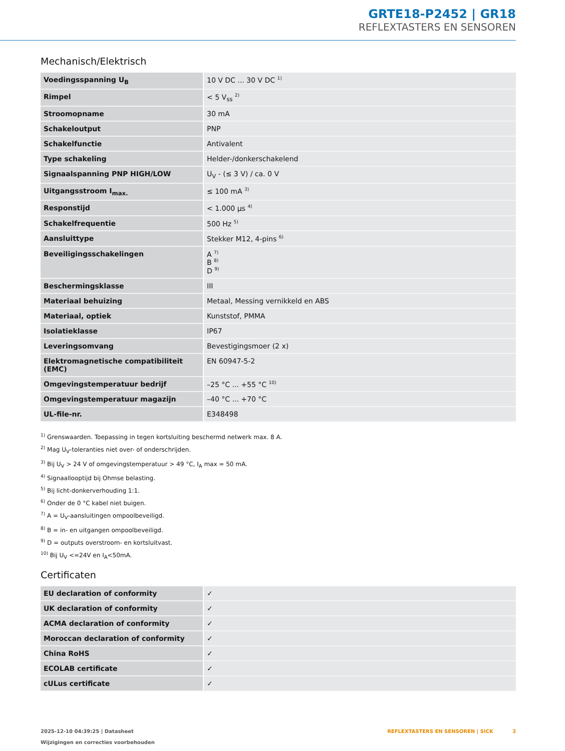GRTE18-P2452 | GR18
REFLEXTASTERS EN SENSOREN
Mechanisch/Elektrisch
| Voedingsspanning U<sub>B</sub> | 10 V DC ... 30 V DC <sup>1)</sup> |
| Rimpel | < 5 V<sub>ss</sub> <sup>2)</sup> |
| Stroomopname | 30 mA |
| Schakeloutput | PNP |
| Schakelfunctie | Antivalent |
| Type schakeling | Helder-/donkerschakelend |
| Signaalspanning PNP HIGH/LOW | U<sub>V</sub> - (≤ 3 V) / ca. 0 V |
| Uitgangsstroom I<sub>max.</sub> | ≤ 100 mA <sup>3)</sup> |
| Responstijd | < 1.000 µs <sup>4)</sup> |
| Schakelfrequentie | 500 Hz <sup>5)</sup> |
| Aansluittype | Stekker M12, 4-pins <sup>6)</sup> |
| Beveiligingsschakelingen | A <sup>7)</sup> B <sup>8)</sup> D <sup>9)</sup> |
| Beschermingsklasse | III |
| Materiaal behuizing | Metaal, Messing vernikkeld en ABS |
| Materiaal, optiek | Kunststof, PMMA |
| Isolatieklasse | IP67 |
| Leveringsomvang | Bevestigingsmoer (2 x) |
| Elektromagnetische compatibiliteit (EMC) | EN 60947-5-2 |
| Omgevingstemperatuur bedrijf | –25 °C ... +55 °C <sup>10)</sup> |
| Omgevingstemperatuur magazijn | –40 °C ... +70 °C |
| UL-file-nr. | E348498 |
<sup>1)</sup> Grenswaarden. Toepassing in tegen kortsluiting beschermd netwerk max. 8 A.
<sup>2)</sup> Mag U<sub>V</sub>-toleranties niet over- of onderschrijden.
<sup>3)</sup> Bij U<sub>V</sub> > 24 V of omgevingstemperatuur > 49 °C, I<sub>A</sub> max = 50 mA.
<sup>4)</sup> Signaallooptijd bij Ohmse belasting.
<sup>5)</sup> Bij licht-donkerverhouding 1:1.
<sup>6)</sup> Onder de 0 °C kabel niet buigen.
<sup>7)</sup> A = U<sub>V</sub>-aansluitingen ompoolbeveiligd.
<sup>8)</sup> B = in- en uitgangen ompoolbeveiligd.
<sup>9)</sup> D = outputs overstroom- en kortsluitvast.
<sup>10)</sup> Bij U<sub>V</sub> <=24V en I<sub>A</sub><50mA.
Certificaten
| EU declaration of conformity | ✓ |
| UK declaration of conformity | ✓ |
| ACMA declaration of conformity | ✓ |
| Moroccan declaration of conformity | ✓ |
| China RoHS | ✓ |
| ECOLAB certificate | ✓ |
| cULus certificate | ✓ |
2025-12-10 04:39:25 | Datasheet
Wijzigingen en correcties voorbehouden
REFLEXTASTERS EN SENSOREN | SICK 3